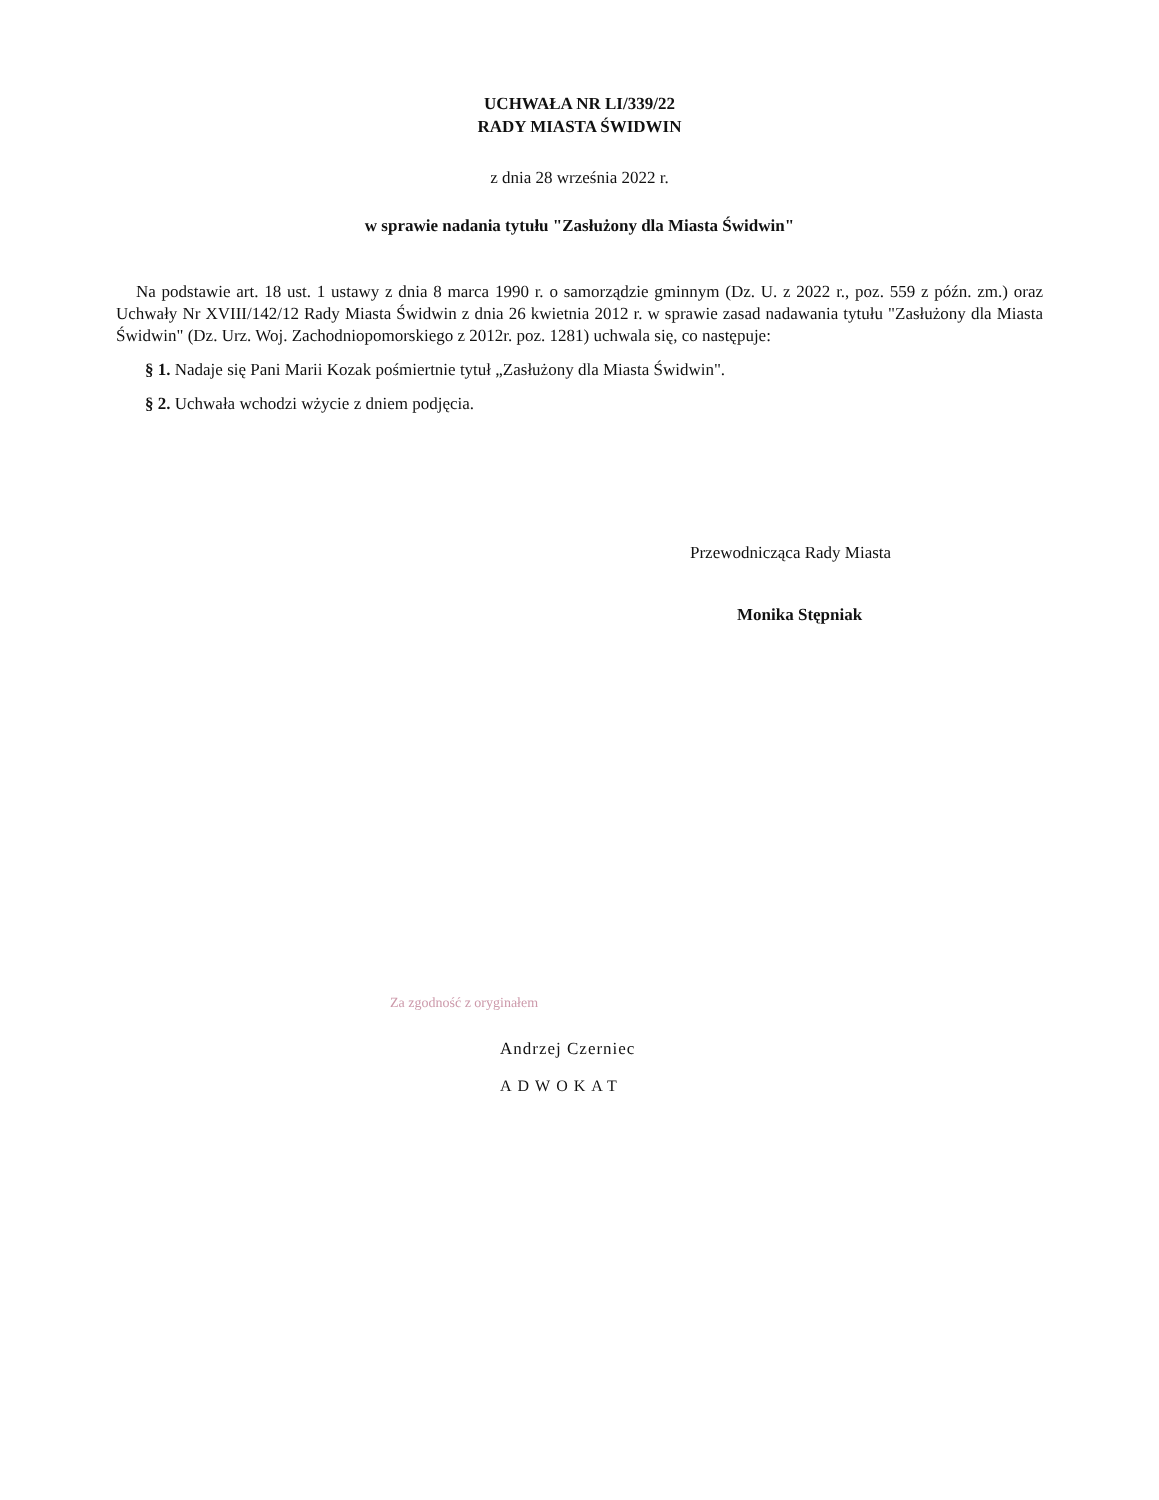UCHWAŁA NR LI/339/22
RADY MIASTA ŚWIDWIN
z dnia 28 września 2022 r.
w sprawie nadania tytułu "Zasłużony dla Miasta Świdwin"
Na podstawie art. 18 ust. 1 ustawy z dnia 8 marca 1990 r. o samorządzie gminnym (Dz. U. z 2022 r., poz. 559 z późn. zm.) oraz Uchwały Nr XVIII/142/12 Rady Miasta Świdwin z dnia 26 kwietnia 2012 r. w sprawie zasad nadawania tytułu "Zasłużony dla Miasta Świdwin" (Dz. Urz. Woj. Zachodniopomorskiego z 2012r. poz. 1281) uchwala się, co następuje:
§ 1. Nadaje się Pani Marii Kozak pośmiertnie tytuł „Zasłużony dla Miasta Świdwin".
§ 2. Uchwała wchodzi wżycie z dniem podjęcia.
Przewodnicząca Rady Miasta
Monika Stępniak
Za zgodność z oryginałem
Andrzej Czerniec
ADWOKAT